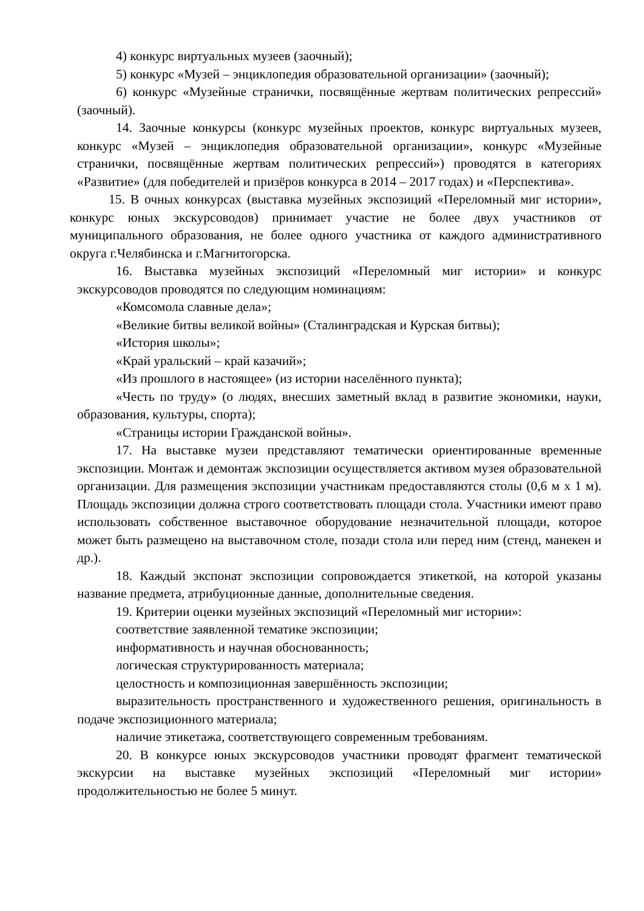4) конкурс виртуальных музеев (заочный);
5) конкурс «Музей – энциклопедия образовательной организации» (заочный);
6) конкурс «Музейные странички, посвящённые жертвам политических репрессий» (заочный).
14. Заочные конкурсы (конкурс музейных проектов, конкурс виртуальных музеев, конкурс «Музей – энциклопедия образовательной организации», конкурс «Музейные странички, посвящённые жертвам политических репрессий») проводятся в категориях «Развитие» (для победителей и призёров конкурса в 2014 – 2017 годах) и «Перспектива».
15. В очных конкурсах (выставка музейных экспозиций «Переломный миг истории», конкурс юных экскурсоводов) принимает участие не более двух участников от муниципального образования, не более одного участника от каждого административного округа г.Челябинска и г.Магнитогорска.
16. Выставка музейных экспозиций «Переломный миг истории» и конкурс экскурсоводов проводятся по следующим номинациям:
«Комсомола славные дела»;
«Великие битвы великой войны» (Сталинградская и Курская битвы);
«История школы»;
«Край уральский – край казачий»;
«Из прошлого в настоящее» (из истории населённого пункта);
«Честь по труду» (о людях, внесших заметный вклад в развитие экономики, науки, образования, культуры, спорта);
«Страницы истории Гражданской войны».
17. На выставке музеи представляют тематически ориентированные временные экспозиции. Монтаж и демонтаж экспозиции осуществляется активом музея образовательной организации. Для размещения экспозиции участникам предоставляются столы (0,6 м х 1 м). Площадь экспозиции должна строго соответствовать площади стола. Участники имеют право использовать собственное выставочное оборудование незначительной площади, которое может быть размещено на выставочном столе, позади стола или перед ним (стенд, манекен и др.).
18. Каждый экспонат экспозиции сопровождается этикеткой, на которой указаны название предмета, атрибуционные данные, дополнительные сведения.
19. Критерии оценки музейных экспозиций «Переломный миг истории»:
соответствие заявленной тематике экспозиции;
информативность и научная обоснованность;
логическая структурированность материала;
целостность и композиционная завершённость экспозиции;
выразительность пространственного и художественного решения, оригинальность в подаче экспозиционного материала;
наличие этикетажа, соответствующего современным требованиям.
20. В конкурсе юных экскурсоводов участники проводят фрагмент тематической экскурсии на выставке музейных экспозиций «Переломный миг истории» продолжительностью не более 5 минут.